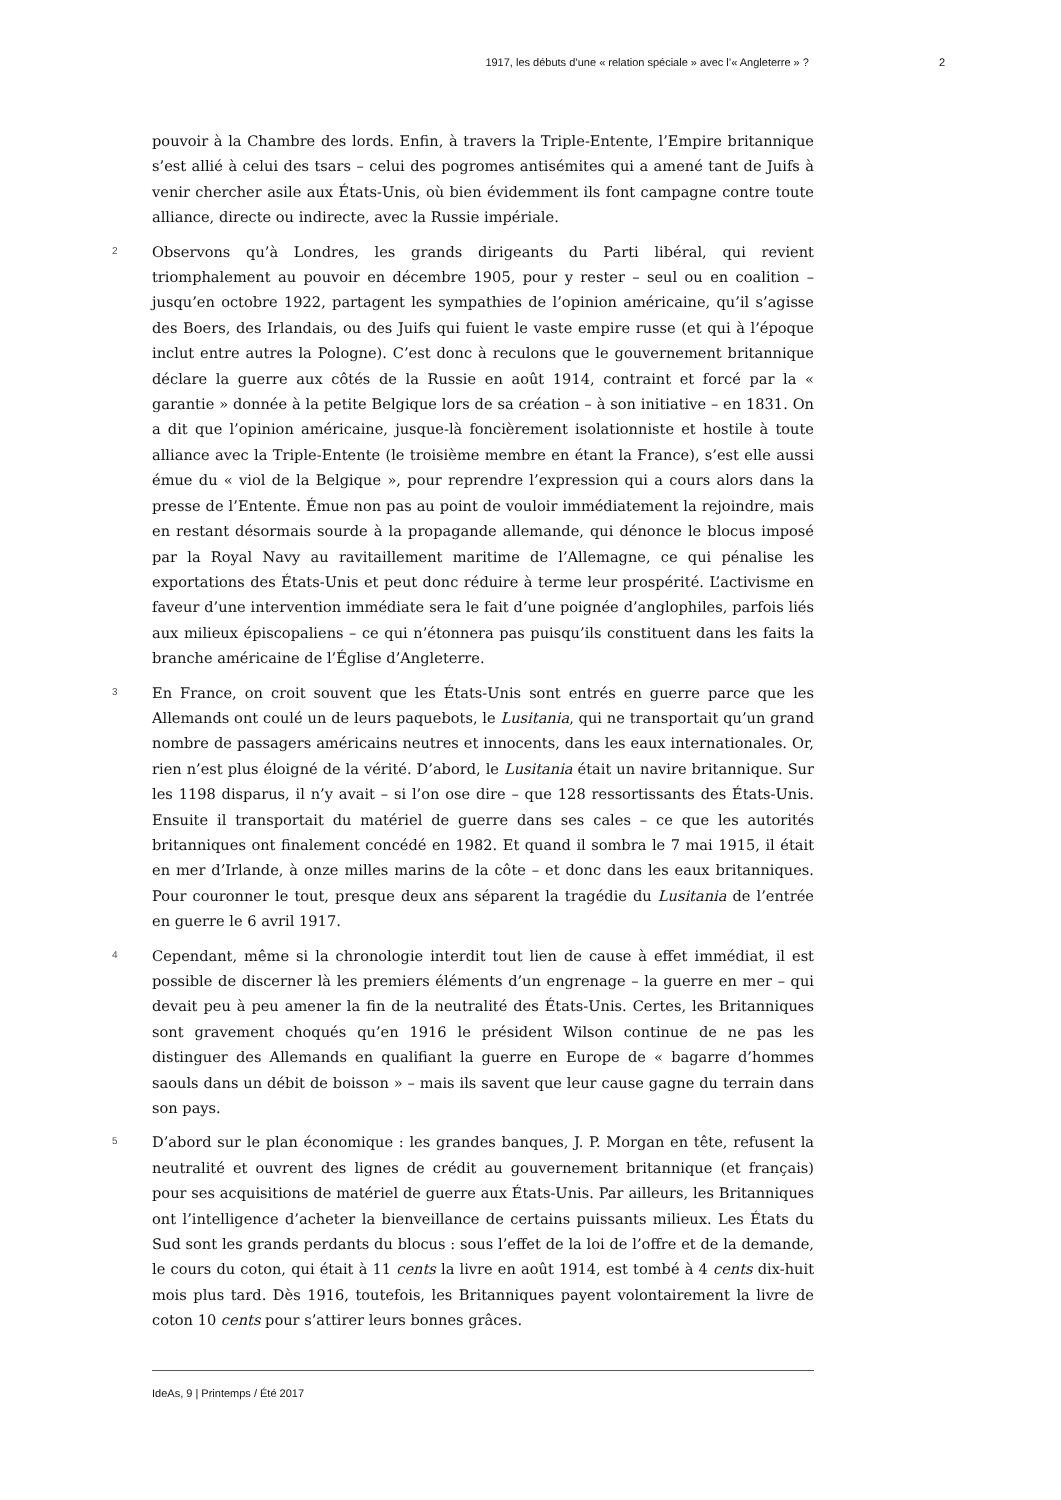1917, les débuts d’une « relation spéciale » avec l’« Angleterre » ? 2
pouvoir à la Chambre des lords. Enfin, à travers la Triple-Entente, l’Empire britannique s’est allié à celui des tsars – celui des pogromes antisémites qui a amené tant de Juifs à venir chercher asile aux États-Unis, où bien évidemment ils font campagne contre toute alliance, directe ou indirecte, avec la Russie impériale.
2
Observons qu’à Londres, les grands dirigeants du Parti libéral, qui revient triomphalement au pouvoir en décembre 1905, pour y rester – seul ou en coalition – jusqu’en octobre 1922, partagent les sympathies de l’opinion américaine, qu’il s’agisse des Boers, des Irlandais, ou des Juifs qui fuient le vaste empire russe (et qui à l’époque inclut entre autres la Pologne). C’est donc à reculons que le gouvernement britannique déclare la guerre aux côtés de la Russie en août 1914, contraint et forcé par la « garantie » donnée à la petite Belgique lors de sa création – à son initiative – en 1831. On a dit que l’opinion américaine, jusque-là foncièrement isolationniste et hostile à toute alliance avec la Triple-Entente (le troisième membre en étant la France), s’est elle aussi émue du « viol de la Belgique », pour reprendre l’expression qui a cours alors dans la presse de l’Entente. Émue non pas au point de vouloir immédiatement la rejoindre, mais en restant désormais sourde à la propagande allemande, qui dénonce le blocus imposé par la Royal Navy au ravitaillement maritime de l’Allemagne, ce qui pénalise les exportations des États-Unis et peut donc réduire à terme leur prospérité. L’activisme en faveur d’une intervention immédiate sera le fait d’une poignée d’anglophiles, parfois liés aux milieux épiscopaliens – ce qui n’étonnera pas puisqu’ils constituent dans les faits la branche américaine de l’Église d’Angleterre.
3
En France, on croit souvent que les États-Unis sont entrés en guerre parce que les Allemands ont coulé un de leurs paquebots, le Lusitania, qui ne transportait qu’un grand nombre de passagers américains neutres et innocents, dans les eaux internationales. Or, rien n’est plus éloigné de la vérité. D’abord, le Lusitania était un navire britannique. Sur les 1198 disparus, il n’y avait – si l’on ose dire – que 128 ressortissants des États-Unis. Ensuite il transportait du matériel de guerre dans ses cales – ce que les autorités britanniques ont finalement concédé en 1982. Et quand il sombra le 7 mai 1915, il était en mer d’Irlande, à onze milles marins de la côte – et donc dans les eaux britanniques. Pour couronner le tout, presque deux ans séparent la tragédie du Lusitania de l’entrée en guerre le 6 avril 1917.
4
Cependant, même si la chronologie interdit tout lien de cause à effet immédiat, il est possible de discerner là les premiers éléments d’un engrenage – la guerre en mer – qui devait peu à peu amener la fin de la neutralité des États-Unis. Certes, les Britanniques sont gravement choqués qu’en 1916 le président Wilson continue de ne pas les distinguer des Allemands en qualifiant la guerre en Europe de « bagarre d’hommes saouls dans un débit de boisson » – mais ils savent que leur cause gagne du terrain dans son pays.
5
D’abord sur le plan économique : les grandes banques, J. P. Morgan en tête, refusent la neutralité et ouvrent des lignes de crédit au gouvernement britannique (et français) pour ses acquisitions de matériel de guerre aux États-Unis. Par ailleurs, les Britanniques ont l’intelligence d’acheter la bienveillance de certains puissants milieux. Les États du Sud sont les grands perdants du blocus : sous l’effet de la loi de l’offre et de la demande, le cours du coton, qui était à 11 cents la livre en août 1914, est tombé à 4 cents dix-huit mois plus tard. Dès 1916, toutefois, les Britanniques payent volontairement la livre de coton 10 cents pour s’attirer leurs bonnes grâces.
IdeAs, 9 | Printemps / Été 2017